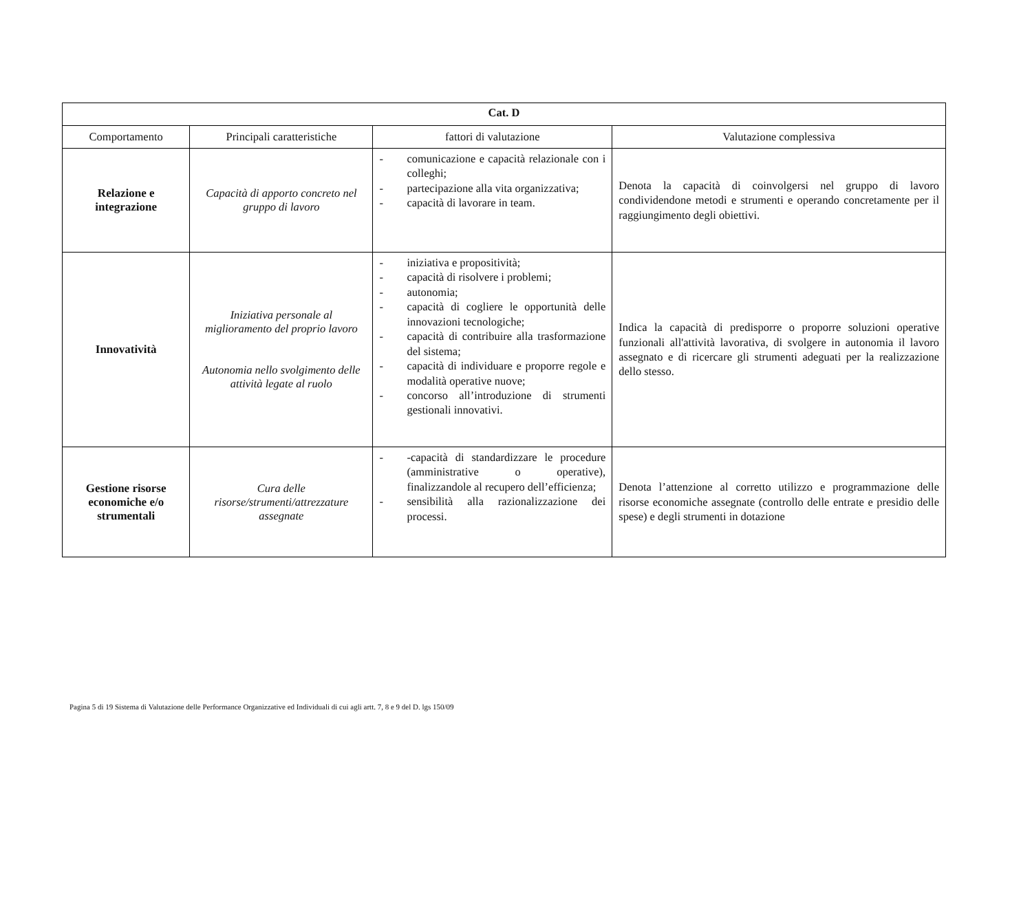| Cat. D | | | |
| Comportamento | Principali caratteristiche | fattori di valutazione | Valutazione complessiva |
| Relazione e integrazione | Capacità di apporto concreto nel gruppo di lavoro | - comunicazione e capacità relazionale con i colleghi; - partecipazione alla vita organizzativa; - capacità di lavorare in team. | Denota la capacità di coinvolgersi nel gruppo di lavoro condividendone metodi e strumenti e operando concretamente per il raggiungimento degli obiettivi. |
| Innovatività | Iniziativa personale al miglioramento del proprio lavoro Autonomia nello svolgimento delle attività legate al ruolo | - iniziativa e propositività; - capacità di risolvere i problemi; - autonomia; - capacità di cogliere le opportunità delle innovazioni tecnologiche; - capacità di contribuire alla trasformazione del sistema; - capacità di individuare e proporre regole e modalità operative nuove; - concorso all’introduzione di strumenti gestionali innovativi. | Indica la capacità di predisporre o proporre soluzioni operative funzionali all'attività lavorativa, di svolgere in autonomia il lavoro assegnato e di ricercare gli strumenti adeguati per la realizzazione dello stesso. |
| Gestione risorse economiche e/o strumentali | Cura delle risorse/strumenti/attrezzature assegnate | - -capacità di standardizzare le procedure (amministrative o operative), finalizzandole al recupero dell’efficienza; - sensibilità alla razionalizzazione dei processi. | Denota l’attenzione al corretto utilizzo e programmazione delle risorse economiche assegnate (controllo delle entrate e presidio delle spese) e degli strumenti in dotazione |
Pagina 5 di 19 Sistema di Valutazione delle Performance Organizzative ed Individuali di cui agli artt. 7, 8 e 9 del D. lgs 150/09